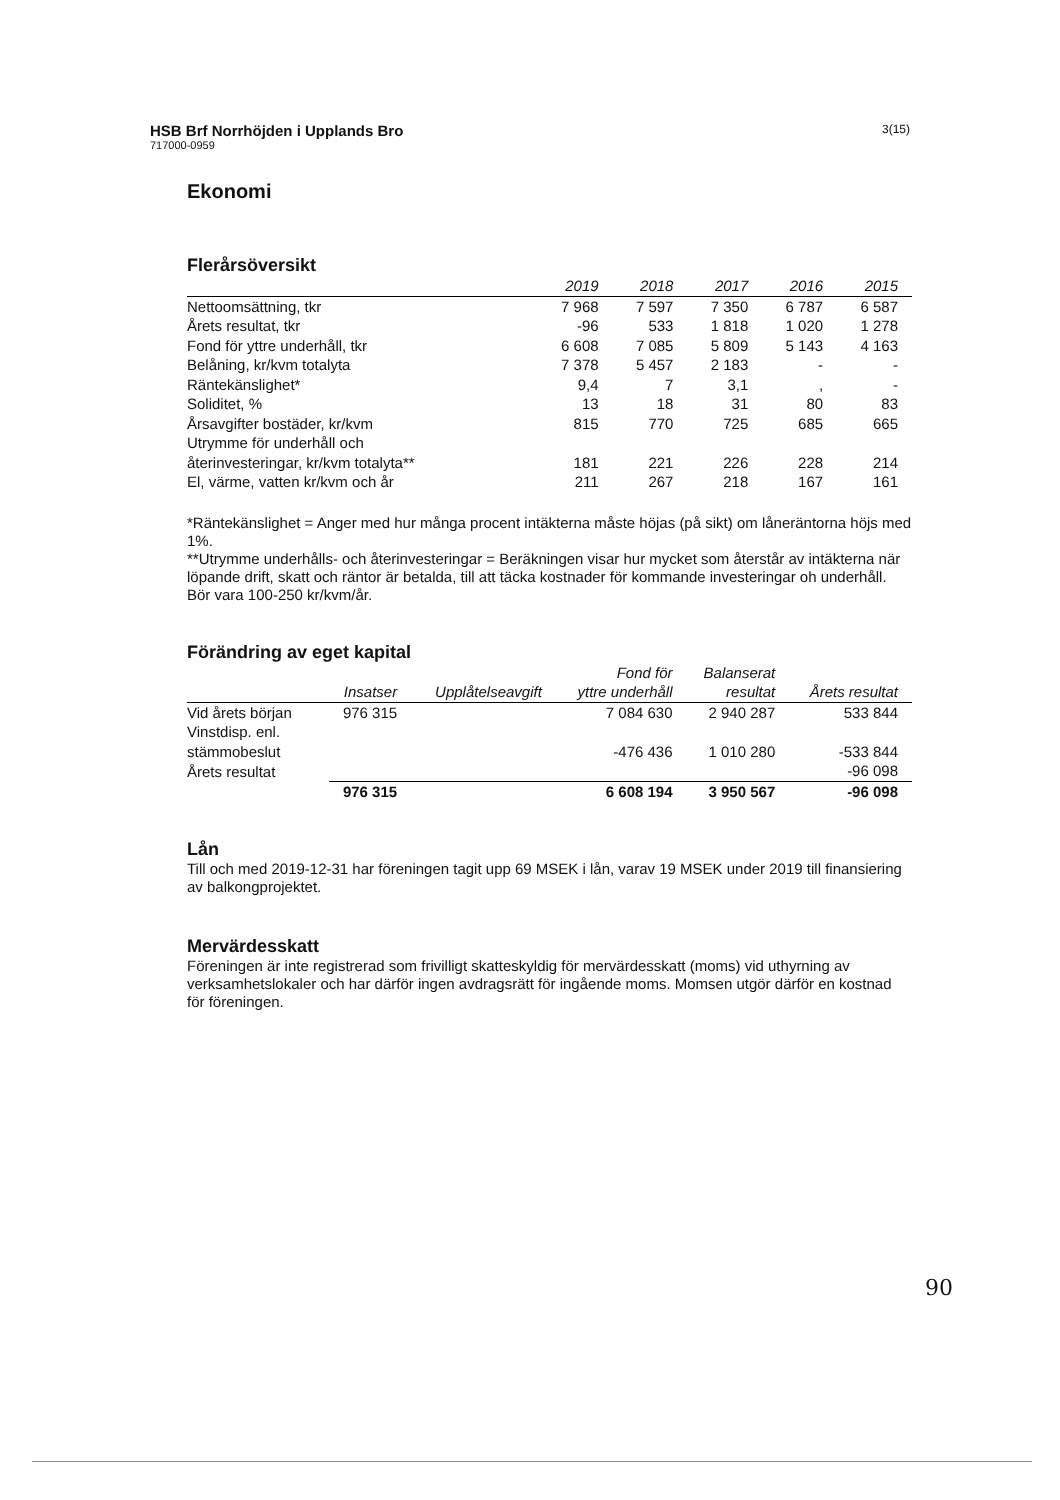HSB Brf Norrhöjden i Upplands Bro 3(15)
717000-0959
Ekonomi
Flerårsöversikt
| | 2019 | 2018 | 2017 | 2016 | 2015 |
| --- | --- | --- | --- | --- | --- |
| Nettoomsättning, tkr | 7 968 | 7 597 | 7 350 | 6 787 | 6 587 |
| Årets resultat, tkr | -96 | 533 | 1 818 | 1 020 | 1 278 |
| Fond för yttre underhåll, tkr | 6 608 | 7 085 | 5 809 | 5 143 | 4 163 |
| Belåning, kr/kvm totalyta | 7 378 | 5 457 | 2 183 | - | - |
| Räntekänslighet* | 9,4 | 7 | 3,1 | , | - |
| Soliditet, % | 13 | 18 | 31 | 80 | 83 |
| Årsavgifter bostäder, kr/kvm | 815 | 770 | 725 | 685 | 665 |
| Utrymme för underhåll och återinvesteringar, kr/kvm totalyta** | 181 | 221 | 226 | 228 | 214 |
| El, värme, vatten kr/kvm och år | 211 | 267 | 218 | 167 | 161 |
*Räntekänslighet = Anger med hur många procent intäkterna måste höjas (på sikt) om låneräntorna höjs med 1%.
**Utrymme underhålls- och återinvesteringar = Beräkningen visar hur mycket som återstår av intäkterna när löpande drift, skatt och räntor är betalda, till att täcka kostnader för kommande investeringar oh underhåll. Bör vara 100-250 kr/kvm/år.
Förändring av eget kapital
| | Insatser | Upplåtelseavgift | Fond för yttre underhåll | Balanserat resultat | Årets resultat |
| --- | --- | --- | --- | --- | --- |
| Vid årets början | 976 315 | | 7 084 630 | 2 940 287 | 533 844 |
| Vinstdisp. enl. stämmobeslut | | | -476 436 | 1 010 280 | -533 844 |
| Årets resultat | | | | | -96 098 |
| | 976 315 | | 6 608 194 | 3 950 567 | -96 098 |
Lån
Till och med 2019-12-31 har föreningen tagit upp 69 MSEK i lån, varav 19 MSEK under 2019 till finansiering av balkongprojektet.
Mervärdesskatt
Föreningen är inte registrerad som frivilligt skatteskyldig för mervärdesskatt (moms) vid uthyrning av verksamhetslokaler och har därför ingen avdragsrätt för ingående moms. Momsen utgör därför en kostnad för föreningen.
90